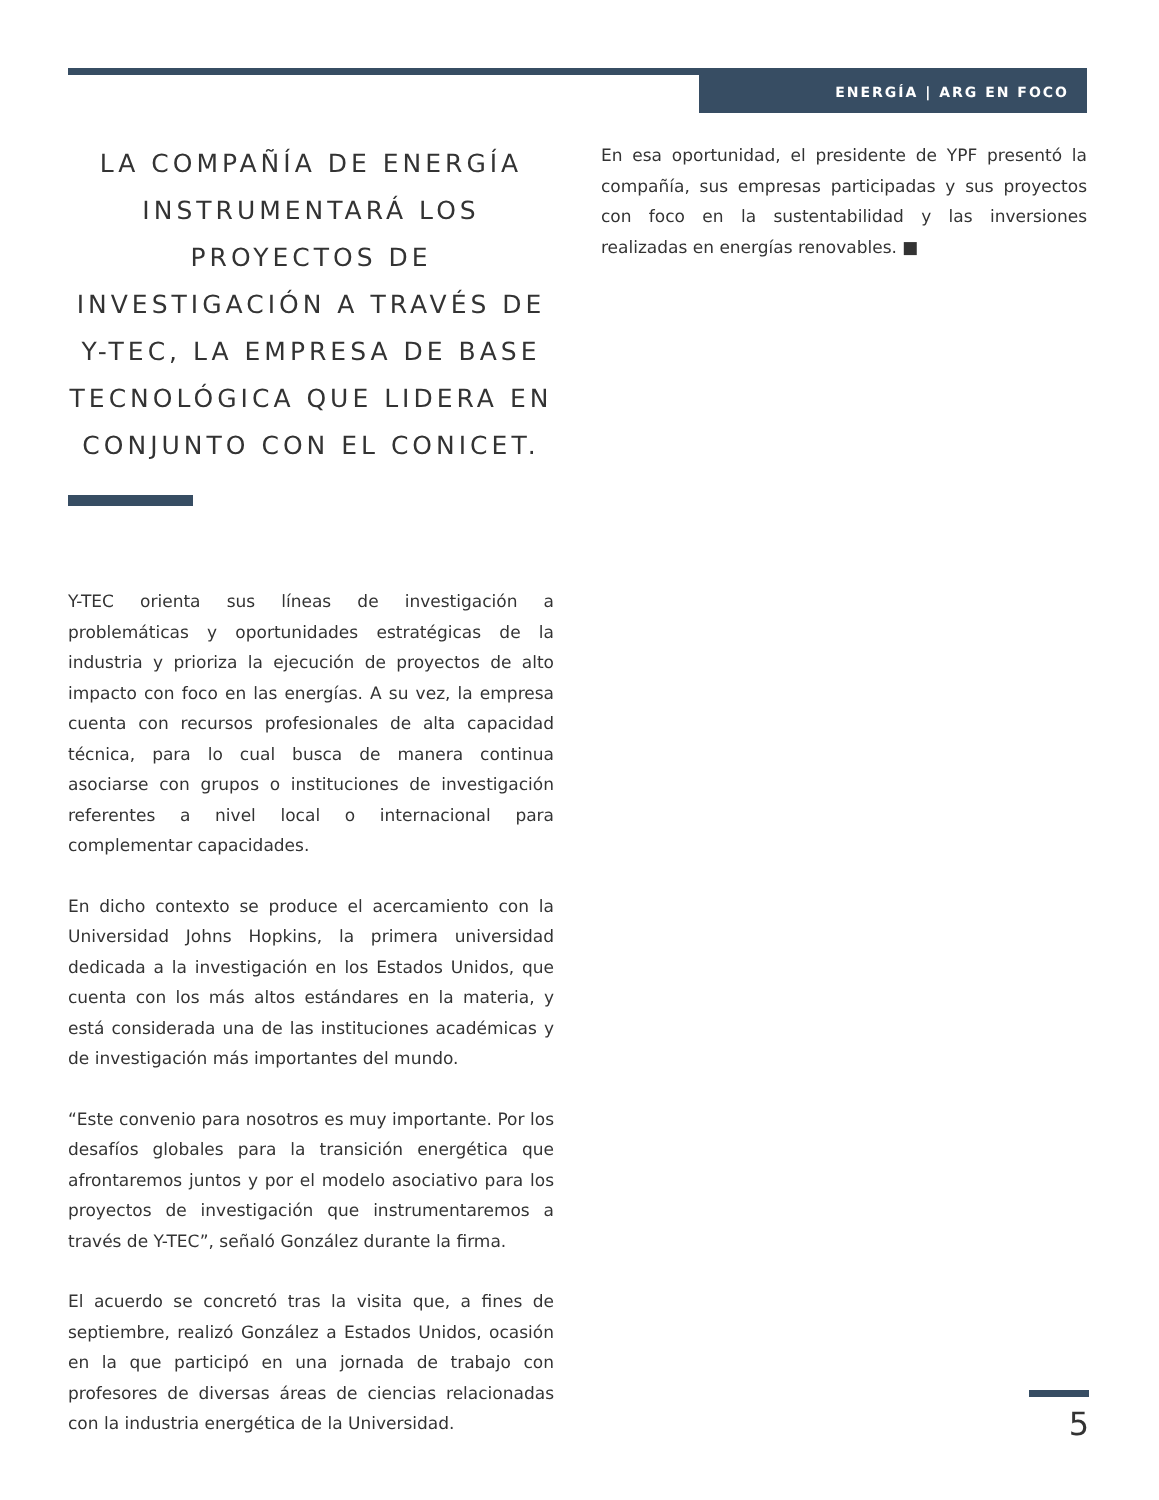ENERGÍA | ARG EN FOCO
LA COMPAÑÍA DE ENERGÍA INSTRUMENTARÁ LOS PROYECTOS DE INVESTIGACIÓN A TRAVÉS DE Y-TEC, LA EMPRESA DE BASE TECNOLÓGICA QUE LIDERA EN CONJUNTO CON EL CONICET.
Y-TEC orienta sus líneas de investigación a problemáticas y oportunidades estratégicas de la industria y prioriza la ejecución de proyectos de alto impacto con foco en las energías. A su vez, la empresa cuenta con recursos profesionales de alta capacidad técnica, para lo cual busca de manera continua asociarse con grupos o instituciones de investigación referentes a nivel local o internacional para complementar capacidades.
En dicho contexto se produce el acercamiento con la Universidad Johns Hopkins, la primera universidad dedicada a la investigación en los Estados Unidos, que cuenta con los más altos estándares en la materia, y está considerada una de las instituciones académicas y de investigación más importantes del mundo.
“Este convenio para nosotros es muy importante. Por los desafíos globales para la transición energética que afrontaremos juntos y por el modelo asociativo para los proyectos de investigación que instrumentaremos a través de Y-TEC”, señaló González durante la firma.
El acuerdo se concretó tras la visita que, a fines de septiembre, realizó González a Estados Unidos, ocasión en la que participó en una jornada de trabajo con profesores de diversas áreas de ciencias relacionadas con la industria energética de la Universidad.
En esa oportunidad, el presidente de YPF presentó la compañía, sus empresas participadas y sus proyectos con foco en la sustentabilidad y las inversiones realizadas en energías renovables. ■
5